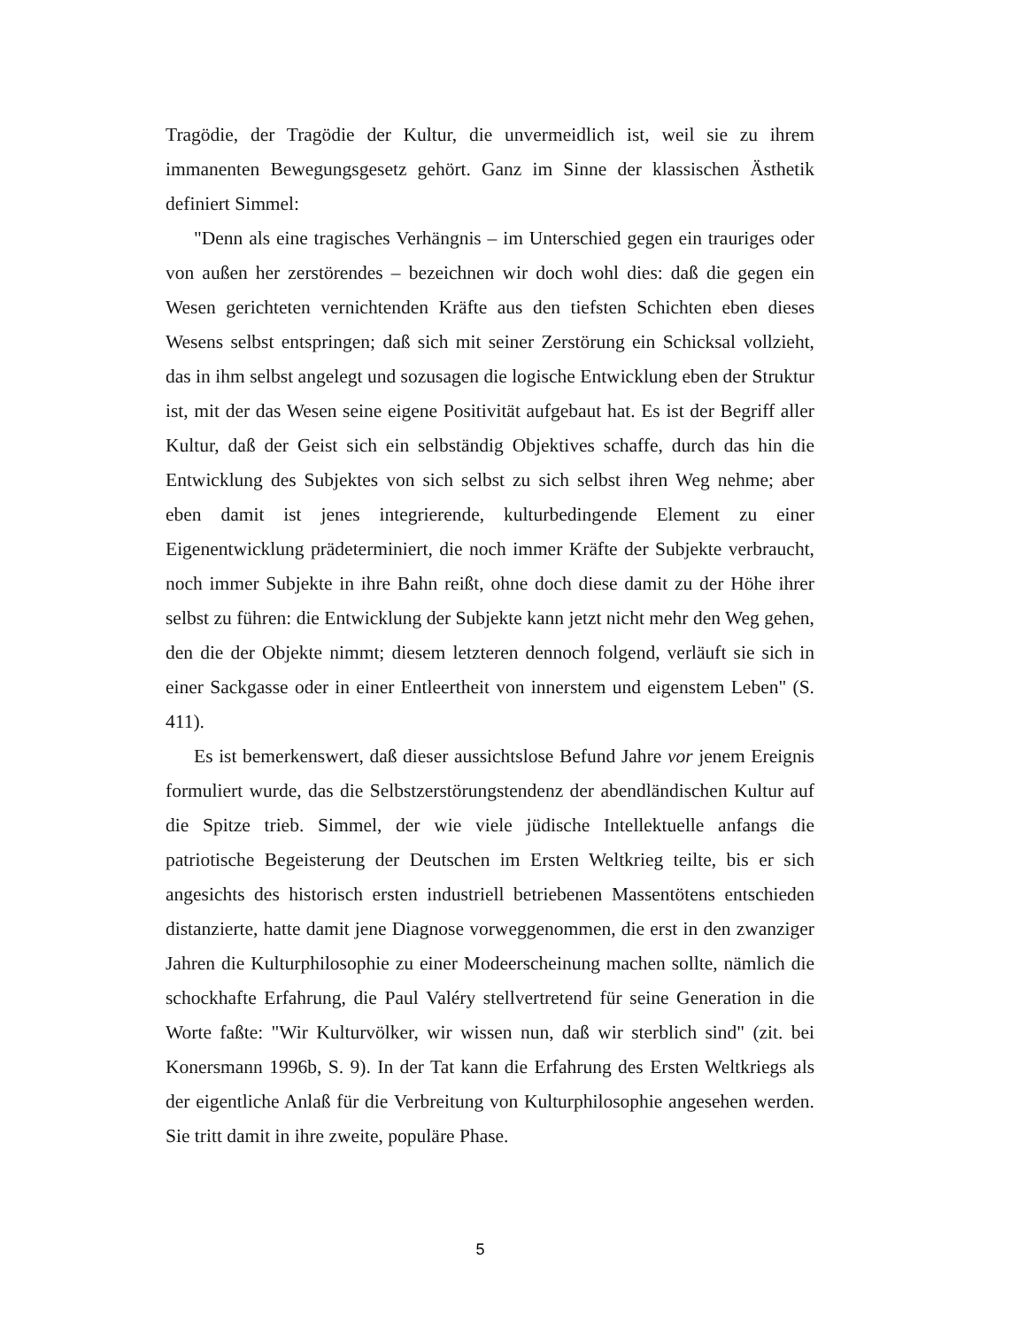Tragödie, der Tragödie der Kultur, die unvermeidlich ist, weil sie zu ihrem immanenten Bewegungsgesetz gehört. Ganz im Sinne der klassischen Ästhetik definiert Simmel:
"Denn als eine tragisches Verhängnis – im Unterschied gegen ein trauriges oder von außen her zerstörendes – bezeichnen wir doch wohl dies: daß die gegen ein Wesen gerichteten vernichtenden Kräfte aus den tiefsten Schichten eben dieses Wesens selbst entspringen; daß sich mit seiner Zerstörung ein Schicksal vollzieht, das in ihm selbst angelegt und sozusagen die logische Entwicklung eben der Struktur ist, mit der das Wesen seine eigene Positivität aufgebaut hat. Es ist der Begriff aller Kultur, daß der Geist sich ein selbständig Objektives schaffe, durch das hin die Entwicklung des Subjektes von sich selbst zu sich selbst ihren Weg nehme; aber eben damit ist jenes integrierende, kulturbedingende Element zu einer Eigenentwicklung prädeterminiert, die noch immer Kräfte der Subjekte verbraucht, noch immer Subjekte in ihre Bahn reißt, ohne doch diese damit zu der Höhe ihrer selbst zu führen: die Entwicklung der Subjekte kann jetzt nicht mehr den Weg gehen, den die der Objekte nimmt; diesem letzteren dennoch folgend, verläuft sie sich in einer Sackgasse oder in einer Entleertheit von innerstem und eigenstem Leben" (S. 411).
Es ist bemerkenswert, daß dieser aussichtslose Befund Jahre vor jenem Ereignis formuliert wurde, das die Selbstzerstörungstendenz der abendländischen Kultur auf die Spitze trieb. Simmel, der wie viele jüdische Intellektuelle anfangs die patriotische Begeisterung der Deutschen im Ersten Weltkrieg teilte, bis er sich angesichts des historisch ersten industriell betriebenen Massentötens entschieden distanzierte, hatte damit jene Diagnose vorweggenommen, die erst in den zwanziger Jahren die Kulturphilosophie zu einer Modeerscheinung machen sollte, nämlich die schockhafte Erfahrung, die Paul Valéry stellvertretend für seine Generation in die Worte faßte: "Wir Kulturvölker, wir wissen nun, daß wir sterblich sind" (zit. bei Konersmann 1996b, S. 9). In der Tat kann die Erfahrung des Ersten Weltkriegs als der eigentliche Anlaß für die Verbreitung von Kulturphilosophie angesehen werden. Sie tritt damit in ihre zweite, populäre Phase.
5